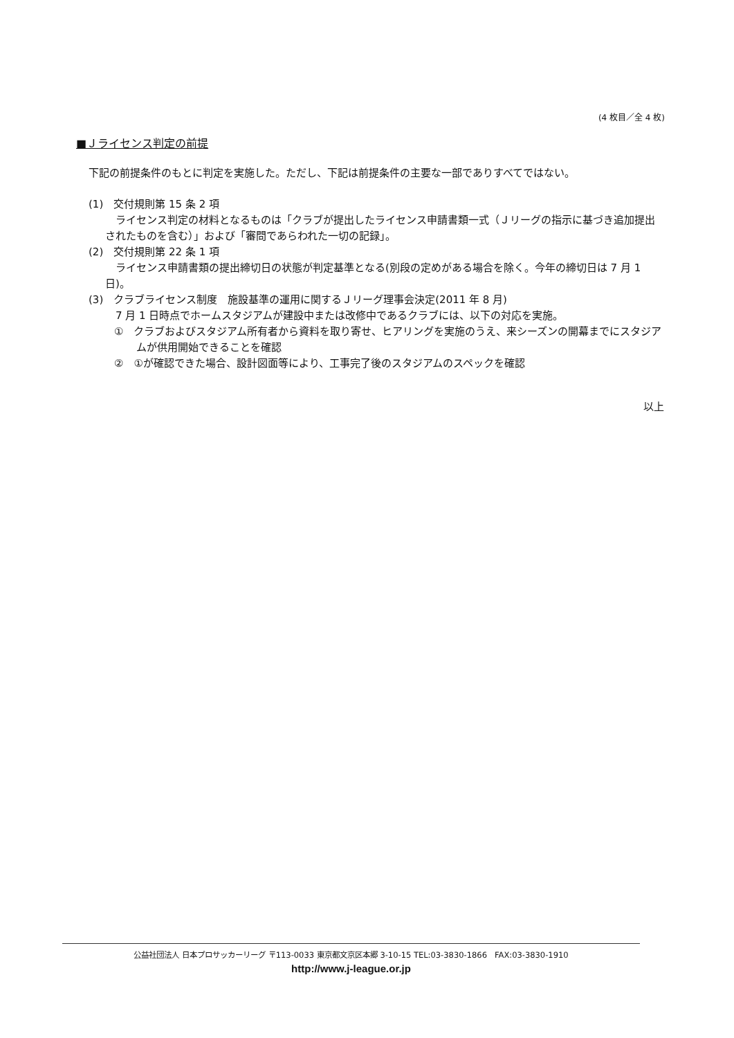(4 枚目／全 4 枚)
■Ｊライセンス判定の前提
下記の前提条件のもとに判定を実施した。ただし、下記は前提条件の主要な一部でありすべてではない。
(1)　交付規則第 15 条 2 項
　ライセンス判定の材料となるものは「クラブが提出したライセンス申請書類一式（Ｊリーグの指示に基づき追加提出されたものを含む）」および「審問であらわれた一切の記録」。
(2)　交付規則第 22 条 1 項
　ライセンス申請書類の提出締切日の状態が判定基準となる(別段の定めがある場合を除く。今年の締切日は 7 月 1 日)。
(3)　クラブライセンス制度　施設基準の運用に関するＪリーグ理事会決定(2011 年 8 月)
　7 月 1 日時点でホームスタジアムが建設中または改修中であるクラブには、以下の対応を実施。
①　クラブおよびスタジアム所有者から資料を取り寄せ、ヒアリングを実施のうえ、来シーズンの開幕までにスタジアムが供用開始できることを確認
②　①が確認できた場合、設計図面等により、工事完了後のスタジアムのスペックを確認
以上
公益社団法人 日本プロサッカーリーグ 〒113-0033 東京都文京区本郷 3-10-15 TEL:03-3830-1866　FAX:03-3830-1910
http://www.j-league.or.jp